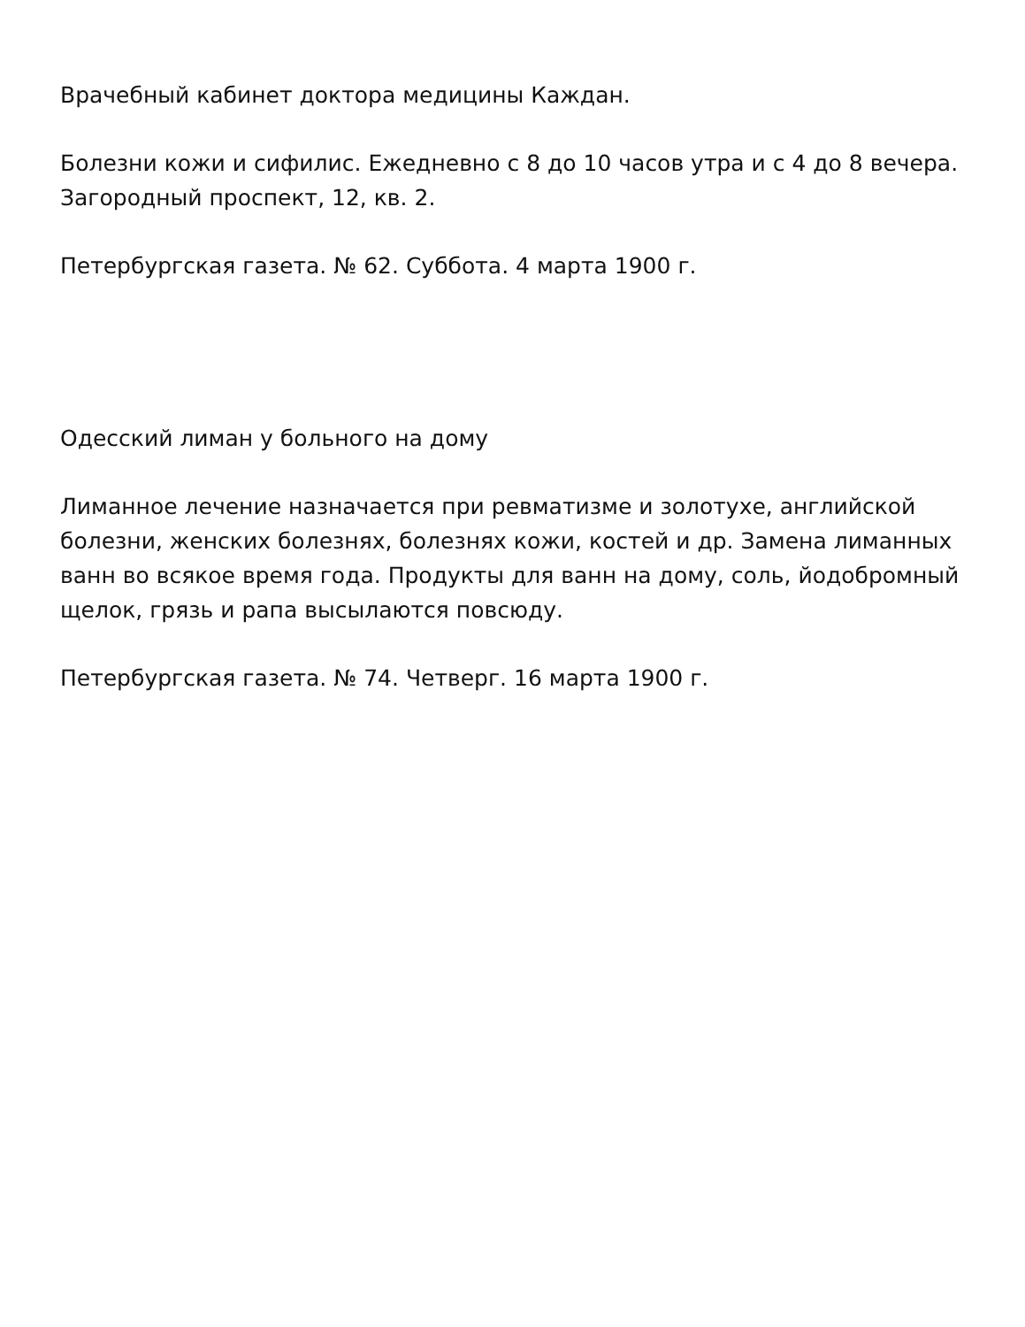Врачебный кабинет доктора медицины Каждан.
Болезни кожи и сифилис. Ежедневно с 8 до 10 часов утра и с 4 до 8 вечера. Загородный проспект, 12, кв. 2.
Петербургская газета. № 62. Суббота. 4 марта 1900 г.
Одесский лиман у больного на дому
Лиманное лечение назначается при ревматизме и золотухе, английской болезни, женских болезнях, болезнях кожи, костей и др. Замена лиманных ванн во всякое время года. Продукты для ванн на дому, соль, йодобромный щелок, грязь и рапа высылаются повсюду.
Петербургская газета. № 74. Четверг. 16 марта 1900 г.